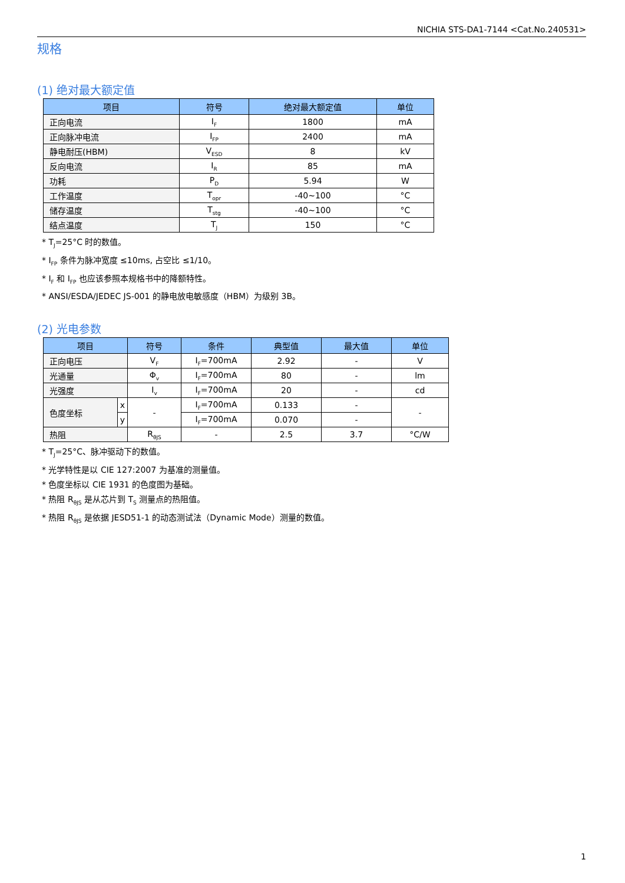NICHIA STS-DA1-7144 <Cat.No.240531>
规格
(1) 绝对最大额定值
| 项目 | 符号 | 绝对最大额定值 | 单位 |
| --- | --- | --- | --- |
| 正向电流 | I<sub>F</sub> | 1800 | mA |
| 正向脉冲电流 | I<sub>FP</sub> | 2400 | mA |
| 静电耐压(HBM) | V<sub>ESD</sub> | 8 | kV |
| 反向电流 | I<sub>R</sub> | 85 | mA |
| 功耗 | P<sub>D</sub> | 5.94 | W |
| 工作温度 | T<sub>opr</sub> | -40~100 | °C |
| 储存温度 | T<sub>stg</sub> | -40~100 | °C |
| 结点温度 | T<sub>J</sub> | 150 | °C |
* T<sub>J</sub>=25°C 时的数值。
* I<sub>FP</sub> 条件为脉冲宽度 ≤10ms, 占空比 ≤1/10。
* I<sub>F</sub> 和 I<sub>FP</sub> 也应该参照本规格书中的降额特性。
* ANSI/ESDA/JEDEC JS-001 的静电放电敏感度（HBM）为级别 3B。
(2) 光电参数
| 项目 | | 符号 | 条件 | 典型值 | 最大值 | 单位 |
| --- | --- | --- | --- | --- | --- | --- |
| 正向电压 | | V<sub>F</sub> | I<sub>F</sub>=700mA | 2.92 | - | V |
| 光通量 | | Φ<sub>v</sub> | I<sub>F</sub>=700mA | 80 | - | lm |
| 光强度 | | I<sub>v</sub> | I<sub>F</sub>=700mA | 20 | - | cd |
| 色度坐标 | x | - | I<sub>F</sub>=700mA | 0.133 | - | - |
| | y | | I<sub>F</sub>=700mA | 0.070 | - | |
| 热阻 | | R<sub>θJS</sub> | - | 2.5 | 3.7 | °C/W |
* T<sub>J</sub>=25°C、脉冲驱动下的数值。
* 光学特性是以 CIE 127:2007 为基准的测量值。
* 色度坐标以 CIE 1931 的色度图为基础。
* 热阻 R<sub>θJS</sub> 是从芯片到 T<sub>S</sub> 测量点的热阻值。
* 热阻 R<sub>θJS</sub> 是依据 JESD51-1 的动态测试法（Dynamic Mode）测量的数值。
1